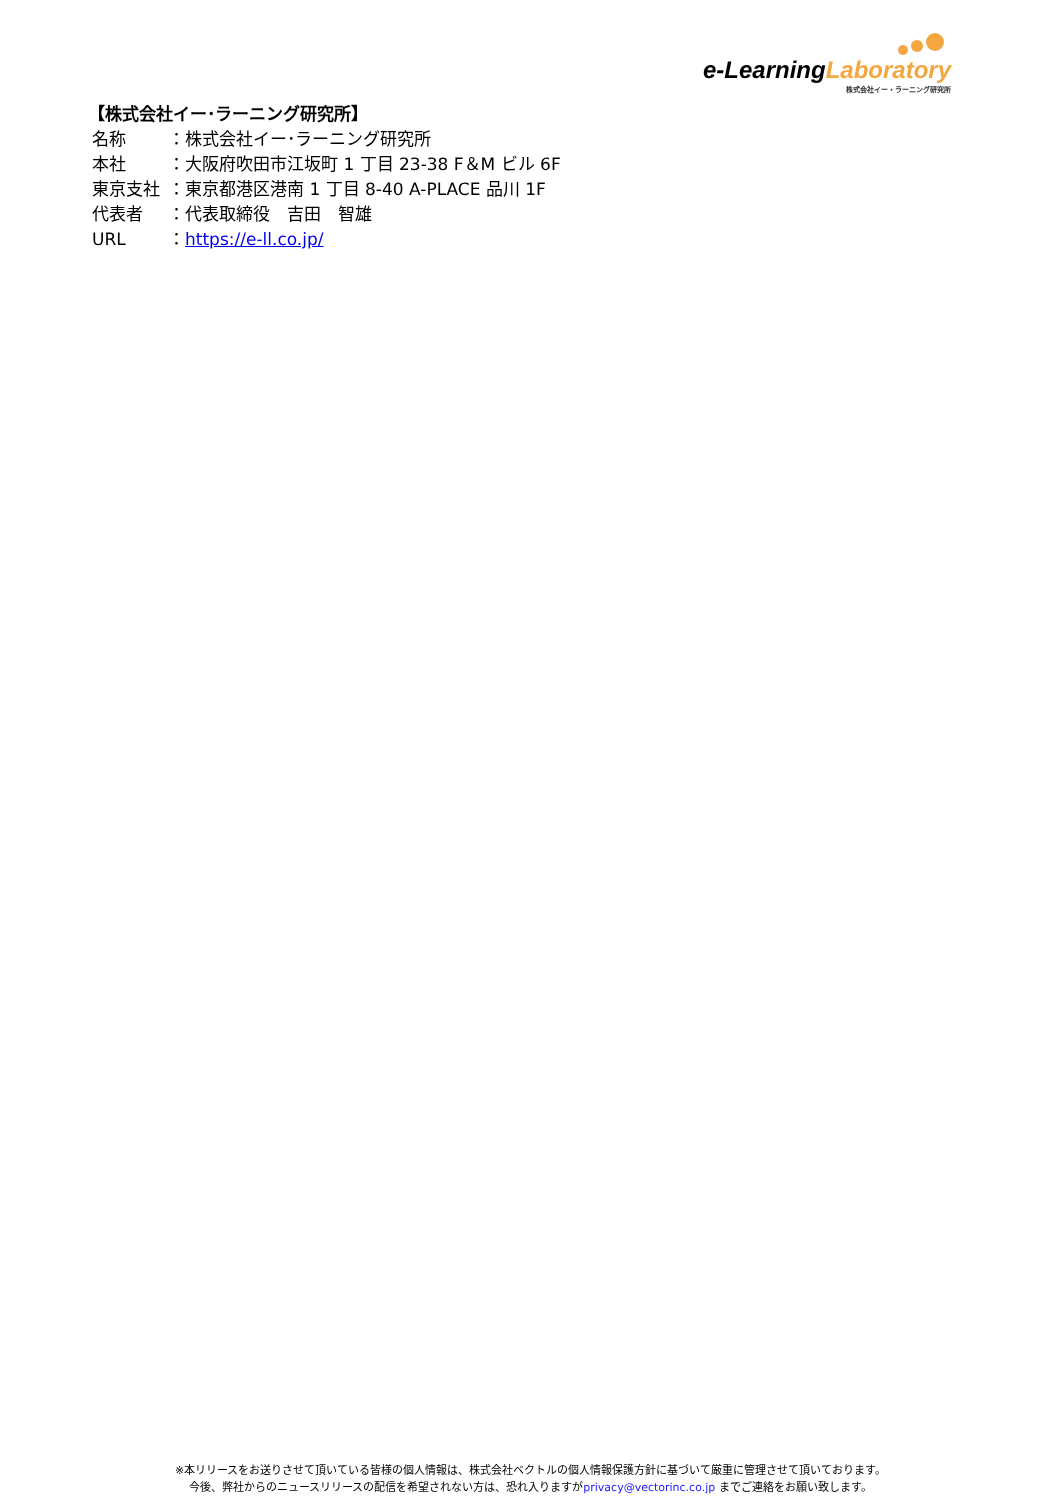e-LearningLaboratory
株式会社イー・ラーニング研究所
【株式会社イー･ラーニング研究所】
名称 ：株式会社イー･ラーニング研究所
本社 ：大阪府吹田市江坂町 1 丁目 23-38 F＆M ビル 6F
東京支社 ：東京都港区港南 1 丁目 8-40 A-PLACE 品川 1F
代表者 ：代表取締役　吉田　智雄
URL ：https://e-ll.co.jp/
※本リリースをお送りさせて頂いている皆様の個人情報は、株式会社ベクトルの個人情報保護方針に基づいて厳重に管理させて頂いております。
今後、弊社からのニュースリリースの配信を希望されない方は、恐れ入りますがprivacy@vectorinc.co.jp までご連絡をお願い致します。